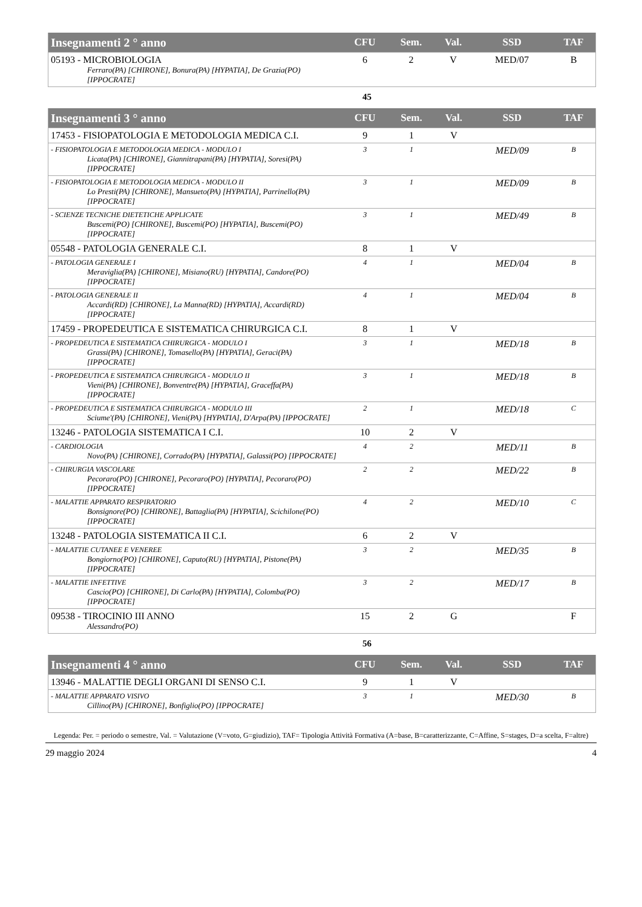| Insegnamenti 2 ° anno | CFU | Sem. | Val. | SSD | TAF |
| --- | --- | --- | --- | --- | --- |
| 05193 - MICROBIOLOGIA Ferraro(PA) [CHIRONE], Bonura(PA) [HYPATIA], De Grazia(PO) [IPPOCRATE] | 6 | 2 | V | MED/07 | B |
45
| Insegnamenti 3 ° anno | CFU | Sem. | Val. | SSD | TAF |
| --- | --- | --- | --- | --- | --- |
| 17453 - FISIOPATOLOGIA E METODOLOGIA MEDICA C.I. | 9 | 1 | V | | |
| - FISIOPATOLOGIA E METODOLOGIA MEDICA - MODULO I Licata(PA) [CHIRONE], Giannitrapani(PA) [HYPATIA], Soresi(PA) [IPPOCRATE] | 3 | 1 | | MED/09 | B |
| - FISIOPATOLOGIA E METODOLOGIA MEDICA - MODULO II Lo Presti(PA) [CHIRONE], Mansueto(PA) [HYPATIA], Parrinello(PA) [IPPOCRATE] | 3 | 1 | | MED/09 | B |
| - SCIENZE TECNICHE DIETETICHE APPLICATE Buscemi(PO) [CHIRONE], Buscemi(PO) [HYPATIA], Buscemi(PO) [IPPOCRATE] | 3 | 1 | | MED/49 | B |
| 05548 - PATOLOGIA GENERALE C.I. | 8 | 1 | V | | |
| - PATOLOGIA GENERALE I Meraviglia(PA) [CHIRONE], Misiano(RU) [HYPATIA], Candore(PO) [IPPOCRATE] | 4 | 1 | | MED/04 | B |
| - PATOLOGIA GENERALE II Accardi(RD) [CHIRONE], La Manna(RD) [HYPATIA], Accardi(RD) [IPPOCRATE] | 4 | 1 | | MED/04 | B |
| 17459 - PROPEDEUTICA E SISTEMATICA CHIRURGICA C.I. | 8 | 1 | V | | |
| - PROPEDEUTICA E SISTEMATICA CHIRURGICA - MODULO I Grassi(PA) [CHIRONE], Tomasello(PA) [HYPATIA], Geraci(PA) [IPPOCRATE] | 3 | 1 | | MED/18 | B |
| - PROPEDEUTICA E SISTEMATICA CHIRURGICA - MODULO II Vieni(PA) [CHIRONE], Bonventre(PA) [HYPATIA], Graceffa(PA) [IPPOCRATE] | 3 | 1 | | MED/18 | B |
| - PROPEDEUTICA E SISTEMATICA CHIRURGICA - MODULO III Sciume'(PA) [CHIRONE], Vieni(PA) [HYPATIA], D'Arpa(PA) [IPPOCRATE] | 2 | 1 | | MED/18 | C |
| 13246 - PATOLOGIA SISTEMATICA I C.I. | 10 | 2 | V | | |
| - CARDIOLOGIA Novo(PA) [CHIRONE], Corrado(PA) [HYPATIA], Galassi(PO) [IPPOCRATE] | 4 | 2 | | MED/11 | B |
| - CHIRURGIA VASCOLARE Pecoraro(PO) [CHIRONE], Pecoraro(PO) [HYPATIA], Pecoraro(PO) [IPPOCRATE] | 2 | 2 | | MED/22 | B |
| - MALATTIE APPARATO RESPIRATORIO Bonsignore(PO) [CHIRONE], Battaglia(PA) [HYPATIA], Scichilone(PO) [IPPOCRATE] | 4 | 2 | | MED/10 | C |
| 13248 - PATOLOGIA SISTEMATICA II C.I. | 6 | 2 | V | | |
| - MALATTIE CUTANEE E VENEREE Bongiorno(PO) [CHIRONE], Caputo(RU) [HYPATIA], Pistone(PA) [IPPOCRATE] | 3 | 2 | | MED/35 | B |
| - MALATTIE INFETTIVE Cascio(PO) [CHIRONE], Di Carlo(PA) [HYPATIA], Colomba(PO) [IPPOCRATE] | 3 | 2 | | MED/17 | B |
| 09538 - TIROCINIO III ANNO Alessandro(PO) | 15 | 2 | G | | F |
56
| Insegnamenti 4 ° anno | CFU | Sem. | Val. | SSD | TAF |
| --- | --- | --- | --- | --- | --- |
| 13946 - MALATTIE DEGLI ORGANI DI SENSO C.I. | 9 | 1 | V | | |
| - MALATTIE APPARATO VISIVO Cillino(PA) [CHIRONE], Bonfiglio(PO) [IPPOCRATE] | 3 | 1 | | MED/30 | B |
Legenda: Per. = periodo o semestre, Val. = Valutazione (V=voto, G=giudizio), TAF= Tipologia Attività Formativa (A=base, B=caratterizzante, C=Affine, S=stages, D=a scelta, F=altre)
29 maggio 2024 4